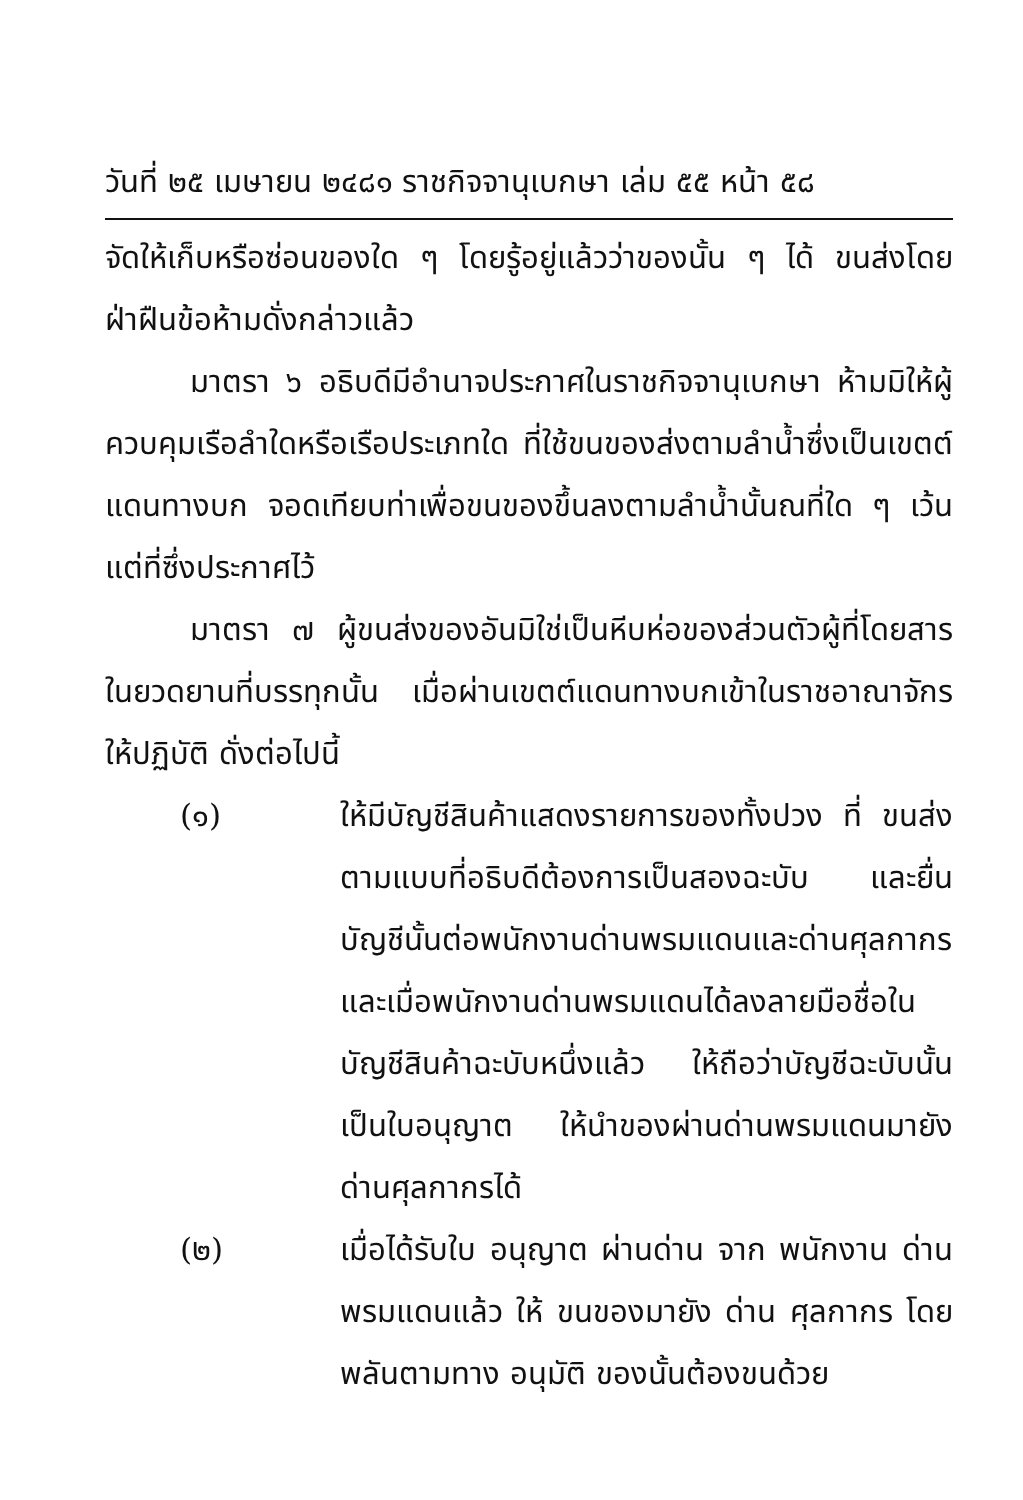วันที่ ๒๕ เมษายน ๒๔๘๑ ราชกิจจานุเบกษา เล่ม ๕๕ หน้า ๕๘
จัดให้เก็บหรือซ่อนของใด ๆ โดยรู้อยู่แล้วว่าของนั้น ๆ ได้ ขนส่งโดยฝ่าฝืนข้อห้ามดั่งกล่าวแล้ว
มาตรา ๖ อธิบดีมีอำนาจประกาศในราชกิจจานุเบกษา ห้ามมิให้ผู้ควบคุมเรือลำใดหรือเรือประเภทใด ที่ใช้ขนของส่งตามลำน้ำซึ่งเป็นเขตต์แดนทางบก จอดเทียบท่าเพื่อขนของขึ้นลงตามลำน้ำนั้นณที่ใด ๆ เว้นแต่ที่ซึ่งประกาศไว้
มาตรา ๗ ผู้ขนส่งของอันมิใช่เป็นหีบห่อของส่วนตัวผู้ที่โดยสารในยวดยานที่บรรทุกนั้น เมื่อผ่านเขตต์แดนทางบกเข้าในราชอาณาจักร ให้ปฏิบัติ ดั่งต่อไปนี้
(๑) ให้มีบัญชีสินค้าแสดงรายการของทั้งปวง ที่ ขนส่งตามแบบที่อธิบดีต้องการเป็นสองฉะบับ และยื่นบัญชีนั้นต่อพนักงานด่านพรมแดนและด่านศุลกากร และเมื่อพนักงานด่านพรมแดนได้ลงลายมือชื่อในบัญชีสินค้าฉะบับหนึ่งแล้ว ให้ถือว่าบัญชีฉะบับนั้นเป็นใบอนุญาต ให้นำของผ่านด่านพรมแดนมายังด่านศุลกากรได้
(๒) เมื่อได้รับใบ อนุญาต ผ่านด่าน จาก พนักงาน ด่านพรมแดนแล้ว ให้ ขนของมายัง ด่าน ศุลกากร โดยพลันตามทาง อนุมัติ ของนั้นต้องขนด้วย